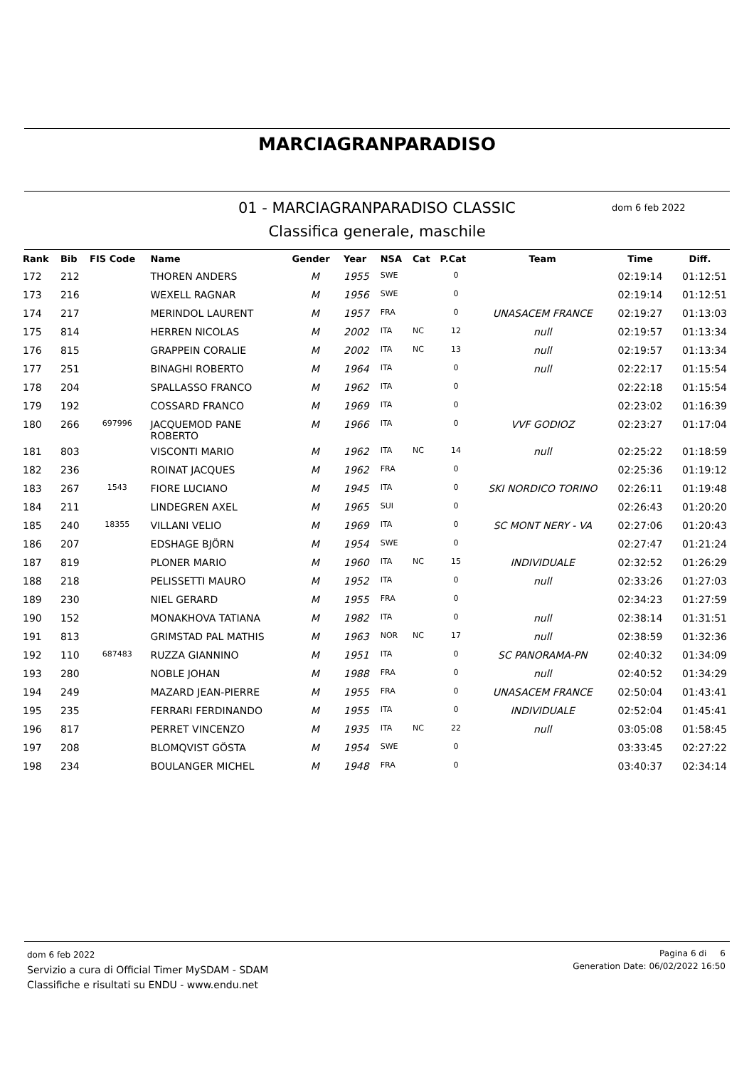MARCIAGRANPARADISO
01 - MARCIAGRANPARADISO CLASSIC
Classifica generale, maschile
dom 6 feb 2022
| Rank | Bib | FIS Code | Name | Gender | Year | NSA | Cat | P.Cat | Team | Time | Diff. |
| --- | --- | --- | --- | --- | --- | --- | --- | --- | --- | --- | --- |
| 172 | 212 | | THOREN ANDERS | M | 1955 | SWE | | 0 | | 02:19:14 | 01:12:51 |
| 173 | 216 | | WEXELL RAGNAR | M | 1956 | SWE | | 0 | | 02:19:14 | 01:12:51 |
| 174 | 217 | | MERINDOL LAURENT | M | 1957 | FRA | | 0 | UNASACEM FRANCE | 02:19:27 | 01:13:03 |
| 175 | 814 | | HERREN NICOLAS | M | 2002 | ITA | NC | 12 | null | 02:19:57 | 01:13:34 |
| 176 | 815 | | GRAPPEIN CORALIE | M | 2002 | ITA | NC | 13 | null | 02:19:57 | 01:13:34 |
| 177 | 251 | | BINAGHI ROBERTO | M | 1964 | ITA | | 0 | null | 02:22:17 | 01:15:54 |
| 178 | 204 | | SPALLASSO FRANCO | M | 1962 | ITA | | 0 | | 02:22:18 | 01:15:54 |
| 179 | 192 | | COSSARD FRANCO | M | 1969 | ITA | | 0 | | 02:23:02 | 01:16:39 |
| 180 | 266 | 697996 | JACQUEMOD PANE ROBERTO | M | 1966 | ITA | | 0 | VVF GODIOZ | 02:23:27 | 01:17:04 |
| 181 | 803 | | VISCONTI MARIO | M | 1962 | ITA | NC | 14 | null | 02:25:22 | 01:18:59 |
| 182 | 236 | | ROINAT JACQUES | M | 1962 | FRA | | 0 | | 02:25:36 | 01:19:12 |
| 183 | 267 | 1543 | FIORE LUCIANO | M | 1945 | ITA | | 0 | SKI NORDICO TORINO | 02:26:11 | 01:19:48 |
| 184 | 211 | | LINDEGREN AXEL | M | 1965 | SUI | | 0 | | 02:26:43 | 01:20:20 |
| 185 | 240 | 18355 | VILLANI VELIO | M | 1969 | ITA | | 0 | SC MONT NERY - VA | 02:27:06 | 01:20:43 |
| 186 | 207 | | EDSHAGE BJÖRN | M | 1954 | SWE | | 0 | | 02:27:47 | 01:21:24 |
| 187 | 819 | | PLONER MARIO | M | 1960 | ITA | NC | 15 | INDIVIDUALE | 02:32:52 | 01:26:29 |
| 188 | 218 | | PELISSETTI MAURO | M | 1952 | ITA | | 0 | null | 02:33:26 | 01:27:03 |
| 189 | 230 | | NIEL GERARD | M | 1955 | FRA | | 0 | | 02:34:23 | 01:27:59 |
| 190 | 152 | | MONAKHOVA TATIANA | M | 1982 | ITA | | 0 | null | 02:38:14 | 01:31:51 |
| 191 | 813 | | GRIMSTAD PAL MATHIS | M | 1963 | NOR | NC | 17 | null | 02:38:59 | 01:32:36 |
| 192 | 110 | 687483 | RUZZA GIANNINO | M | 1951 | ITA | | 0 | SC PANORAMA-PN | 02:40:32 | 01:34:09 |
| 193 | 280 | | NOBLE JOHAN | M | 1988 | FRA | | 0 | null | 02:40:52 | 01:34:29 |
| 194 | 249 | | MAZARD JEAN-PIERRE | M | 1955 | FRA | | 0 | UNASACEM FRANCE | 02:50:04 | 01:43:41 |
| 195 | 235 | | FERRARI FERDINANDO | M | 1955 | ITA | | 0 | INDIVIDUALE | 02:52:04 | 01:45:41 |
| 196 | 817 | | PERRET VINCENZO | M | 1935 | ITA | NC | 22 | null | 03:05:08 | 01:58:45 |
| 197 | 208 | | BLOMQVIST GÖSTA | M | 1954 | SWE | | 0 | | 03:33:45 | 02:27:22 |
| 198 | 234 | | BOULANGER MICHEL | M | 1948 | FRA | | 0 | | 03:40:37 | 02:34:14 |
dom 6 feb 2022
Servizio a cura di Official Timer MySDAM - SDAM
Classifiche e risultati su ENDU - www.endu.net
Pagina 6 di 6
Generation Date: 06/02/2022 16:50